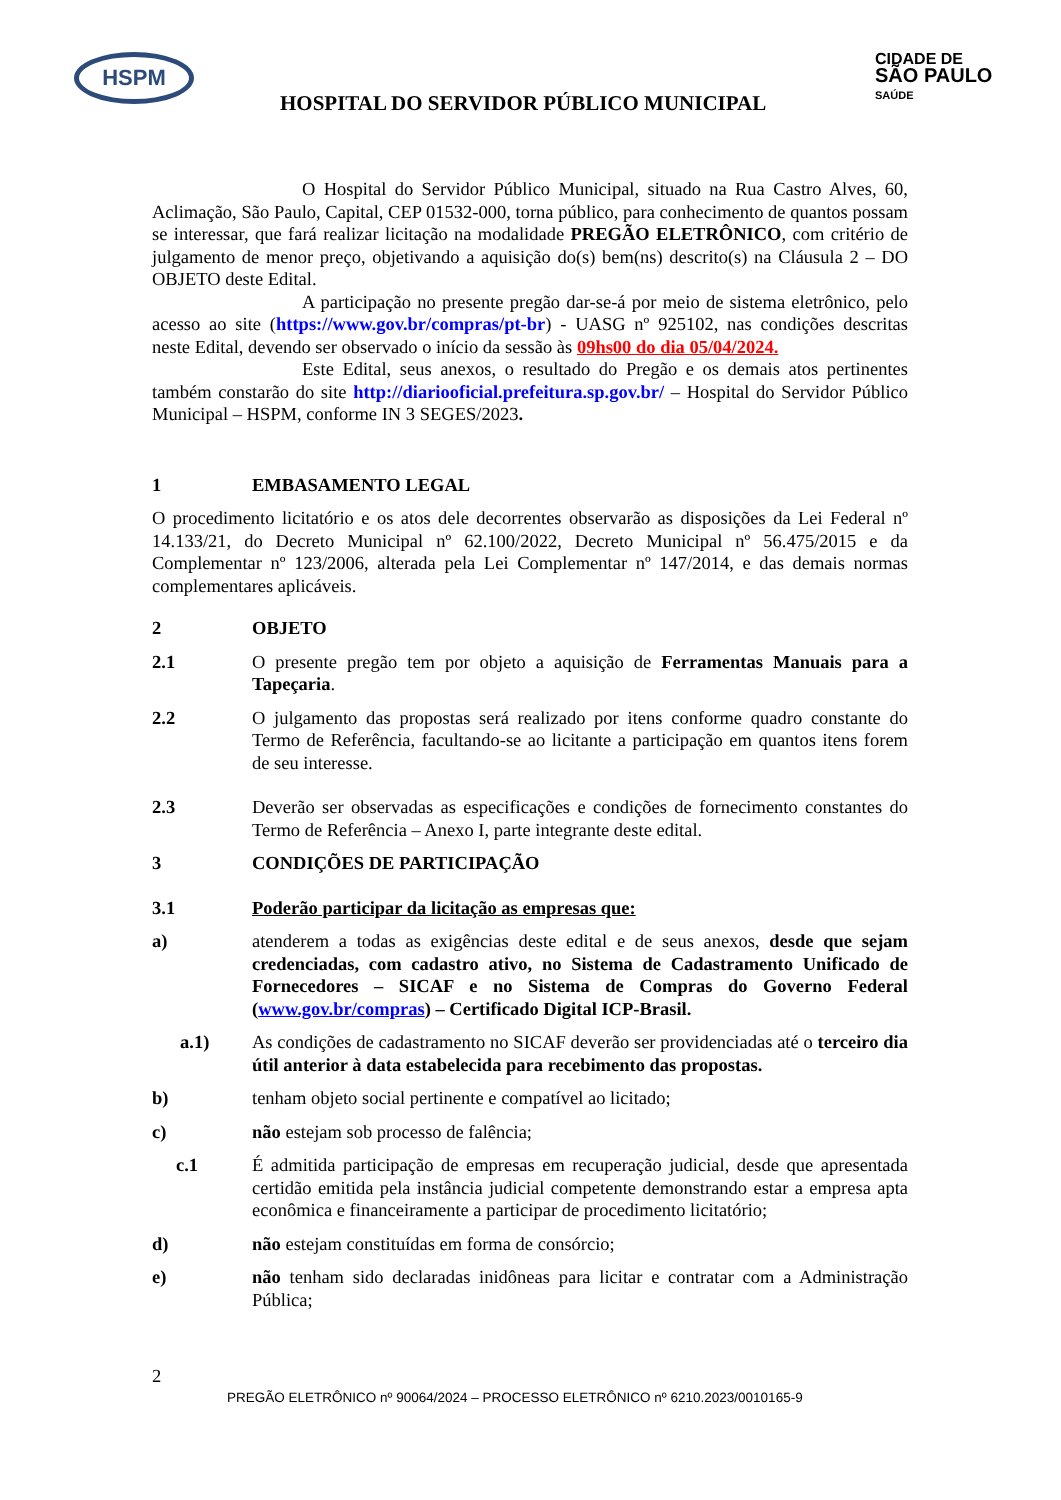HSPM
HOSPITAL DO SERVIDOR PÚBLICO MUNICIPAL
CIDADE DE
SÃO PAULO
SAÚDE
O Hospital do Servidor Público Municipal, situado na Rua Castro Alves, 60, Aclimação, São Paulo, Capital, CEP 01532-000, torna público, para conhecimento de quantos possam se interessar, que fará realizar licitação na modalidade PREGÃO ELETRÔNICO, com critério de julgamento de menor preço, objetivando a aquisição do(s) bem(ns) descrito(s) na Cláusula 2 – DO OBJETO deste Edital.
A participação no presente pregão dar-se-á por meio de sistema eletrônico, pelo acesso ao site (https://www.gov.br/compras/pt-br) - UASG nº 925102, nas condições descritas neste Edital, devendo ser observado o início da sessão às 09hs00 do dia 05/04/2024.
Este Edital, seus anexos, o resultado do Pregão e os demais atos pertinentes também constarão do site http://diariooficial.prefeitura.sp.gov.br/ – Hospital do Servidor Público Municipal – HSPM, conforme IN 3 SEGES/2023.
1 EMBASAMENTO LEGAL
O procedimento licitatório e os atos dele decorrentes observarão as disposições da Lei Federal nº 14.133/21, do Decreto Municipal nº 62.100/2022, Decreto Municipal nº 56.475/2015 e da Complementar nº 123/2006, alterada pela Lei Complementar nº 147/2014, e das demais normas complementares aplicáveis.
2 OBJETO
2.1 O presente pregão tem por objeto a aquisição de Ferramentas Manuais para a Tapeçaria.
2.2 O julgamento das propostas será realizado por itens conforme quadro constante do Termo de Referência, facultando-se ao licitante a participação em quantos itens forem de seu interesse.
2.3 Deverão ser observadas as especificações e condições de fornecimento constantes do Termo de Referência – Anexo I, parte integrante deste edital.
3 CONDIÇÕES DE PARTICIPAÇÃO
3.1 Poderão participar da licitação as empresas que:
a) atenderem a todas as exigências deste edital e de seus anexos, desde que sejam credenciadas, com cadastro ativo, no Sistema de Cadastramento Unificado de Fornecedores – SICAF e no Sistema de Compras do Governo Federal (www.gov.br/compras) – Certificado Digital ICP-Brasil.
a.1) As condições de cadastramento no SICAF deverão ser providenciadas até o terceiro dia útil anterior à data estabelecida para recebimento das propostas.
b) tenham objeto social pertinente e compatível ao licitado;
c) não estejam sob processo de falência;
c.1 É admitida participação de empresas em recuperação judicial, desde que apresentada certidão emitida pela instância judicial competente demonstrando estar a empresa apta econômica e financeiramente a participar de procedimento licitatório;
d) não estejam constituídas em forma de consórcio;
e) não tenham sido declaradas inidôneas para licitar e contratar com a Administração Pública;
2
PREGÃO ELETRÔNICO nº 90064/2024 – PROCESSO ELETRÔNICO nº 6210.2023/0010165-9